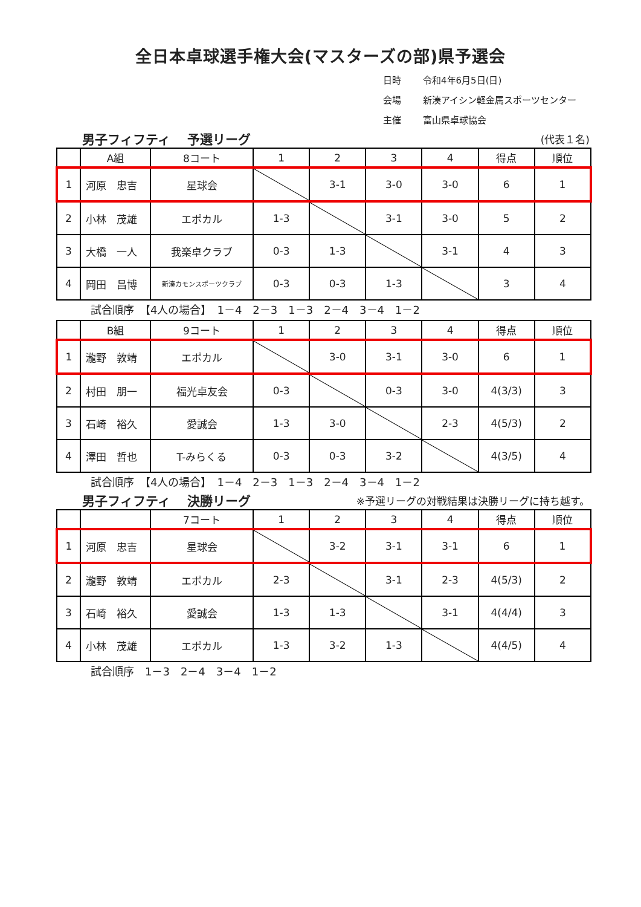全日本卓球選手権大会(マスターズの部)県予選会
日時 令和4年6月5日(日)
会場 新湊アイシン軽金属スポーツセンター
主催 富山県卓球協会
男子フィフティ　 予選リーグ (代表１名)
| | A組 | 8コート | 1 | 2 | 3 | 4 | 得点 | 順位 |
| --- | --- | --- | --- | --- | --- | --- | --- | --- |
| 1 | 河原 忠吉 | 星球会 | | 3-1 | 3-0 | 3-0 | 6 | 1 |
| 2 | 小林 茂雄 | エポカル | 1-3 | | 3-1 | 3-0 | 5 | 2 |
| 3 | 大橋 一人 | 我楽卓クラブ | 0-3 | 1-3 | | 3-1 | 4 | 3 |
| 4 | 岡田 昌博 | 新湊カモンスポーツクラブ | 0-3 | 0-3 | 1-3 | | 3 | 4 |
試合順序　【4人の場合】　1－4　2－3　1－3　2－4　3－4　1－2
| | B組 | 9コート | 1 | 2 | 3 | 4 | 得点 | 順位 |
| --- | --- | --- | --- | --- | --- | --- | --- | --- |
| 1 | 瀧野 敦靖 | エポカル | | 3-0 | 3-1 | 3-0 | 6 | 1 |
| 2 | 村田 朋一 | 福光卓友会 | 0-3 | | 0-3 | 3-0 | 4(3/3) | 3 |
| 3 | 石崎 裕久 | 愛誠会 | 1-3 | 3-0 | | 2-3 | 4(5/3) | 2 |
| 4 | 澤田 哲也 | T-みらくる | 0-3 | 0-3 | 3-2 | | 4(3/5) | 4 |
試合順序　【4人の場合】　1－4　2－3　1－3　2－4　3－4　1－2
男子フィフティ　 決勝リーグ ※予選リーグの対戦結果は決勝リーグに持ち越す。
| | | 7コート | 1 | 2 | 3 | 4 | 得点 | 順位 |
| --- | --- | --- | --- | --- | --- | --- | --- | --- |
| 1 | 河原 忠吉 | 星球会 | | 3-2 | 3-1 | 3-1 | 6 | 1 |
| 2 | 瀧野 敦靖 | エポカル | 2-3 | | 3-1 | 2-3 | 4(5/3) | 2 |
| 3 | 石崎 裕久 | 愛誠会 | 1-3 | 1-3 | | 3-1 | 4(4/4) | 3 |
| 4 | 小林 茂雄 | エポカル | 1-3 | 3-2 | 1-3 | | 4(4/5) | 4 |
試合順序　1－3　2－4　3－4　1－2